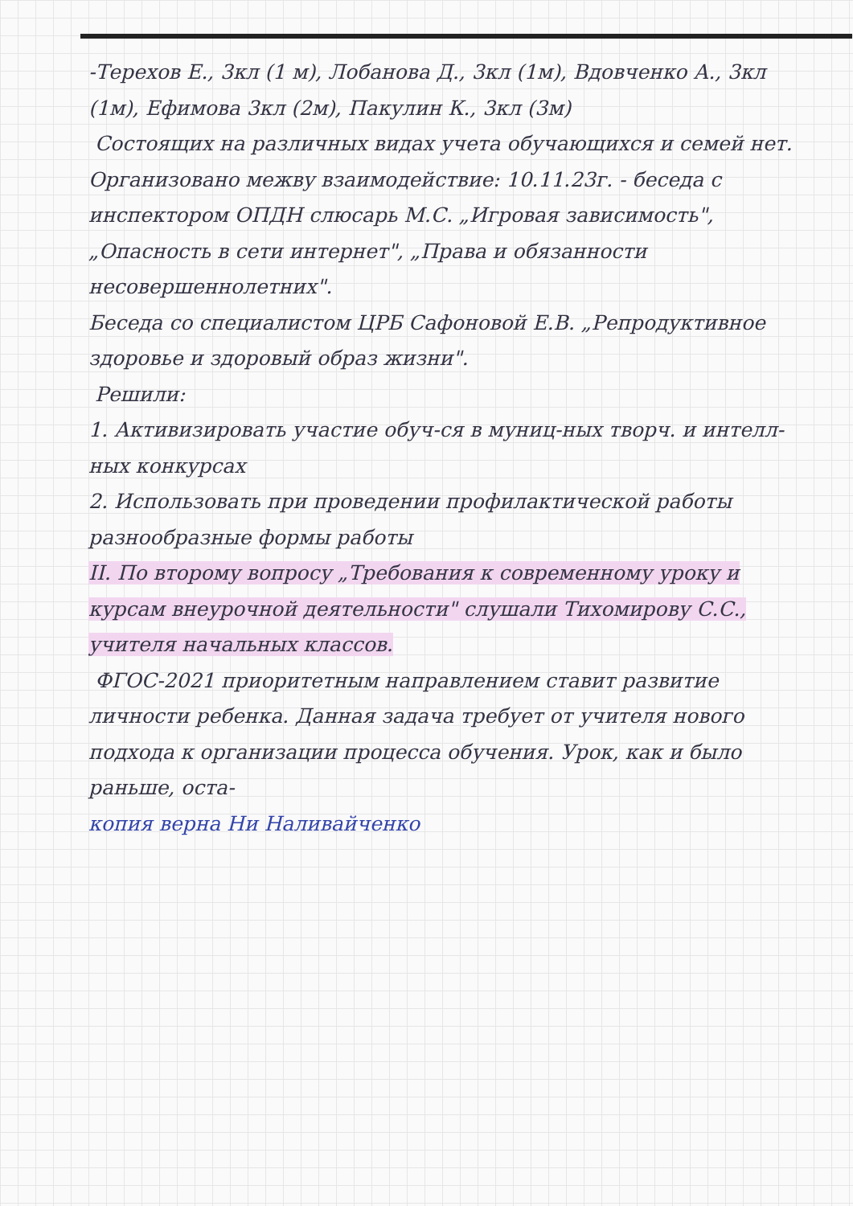-Терехов Е., 3кл (1 м), Лобанова Д., 3кл (1м), Вдовченко А., 3кл (1м), Ефимова 3кл (2м), Пакулин К., 3кл (3м)
Состоящих на различных видах учета обучающихся и семей нет.
Организовано межву взаимодействие: 10.11.23г. - беседа с инспектором ОПДН слюсарь М.С. „Игровая зависимость", „Опасность в сети интернет", „Права и обязанности несовершеннолетних".
Беседа со специалистом ЦРБ Сафоновой Е.В. „Репродуктивное здоровье и здоровый образ жизни".
Решили:
1. Активизировать участие обуч-ся в муниц-ных творч. и интелл-ных конкурсах
2. Использовать при проведении профилактической работы разнообразные формы работы
II. По второму вопросу „Требования к современному уроку и курсам внеурочной деятельности" слушали Тихомирову С.С., учителя начальных классов.
ФГОС-2021 приоритетным направлением ставит развитие личности ребенка. Данная задача требует от учителя нового подхода к организации процесса обучения. Урок, как и было раньше, оста-
копия верна Ни Наливайченко